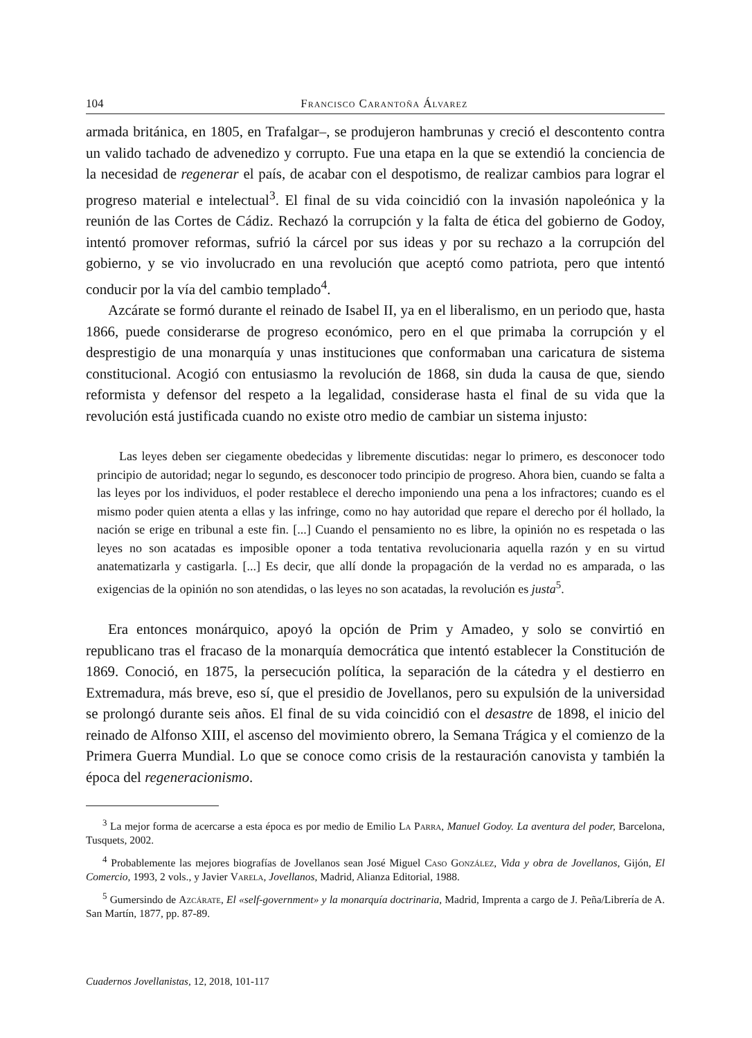104 Francisco Carantoña Álvarez
armada británica, en 1805, en Trafalgar–, se produjeron hambrunas y creció el descontento contra un valido tachado de advenedizo y corrupto. Fue una etapa en la que se extendió la conciencia de la necesidad de regenerar el país, de acabar con el despotismo, de realizar cambios para lograr el progreso material e intelectual<sup>3</sup>. El final de su vida coincidió con la invasión napoleónica y la reunión de las Cortes de Cádiz. Rechazó la corrupción y la falta de ética del gobierno de Godoy, intentó promover reformas, sufrió la cárcel por sus ideas y por su rechazo a la corrupción del gobierno, y se vio involucrado en una revolución que aceptó como patriota, pero que intentó conducir por la vía del cambio templado<sup>4</sup>.
Azcárate se formó durante el reinado de Isabel II, ya en el liberalismo, en un periodo que, hasta 1866, puede considerarse de progreso económico, pero en el que primaba la corrupción y el desprestigio de una monarquía y unas instituciones que conformaban una caricatura de sistema constitucional. Acogió con entusiasmo la revolución de 1868, sin duda la causa de que, siendo reformista y defensor del respeto a la legalidad, considerase hasta el final de su vida que la revolución está justificada cuando no existe otro medio de cambiar un sistema injusto:
Las leyes deben ser ciegamente obedecidas y libremente discutidas: negar lo primero, es desconocer todo principio de autoridad; negar lo segundo, es desconocer todo principio de progreso. Ahora bien, cuando se falta a las leyes por los individuos, el poder restablece el derecho imponiendo una pena a los infractores; cuando es el mismo poder quien atenta a ellas y las infringe, como no hay autoridad que repare el derecho por él hollado, la nación se erige en tribunal a este fin. [...] Cuando el pensamiento no es libre, la opinión no es respetada o las leyes no son acatadas es imposible oponer a toda tentativa revolucionaria aquella razón y en su virtud anatematizarla y castigarla. [...] Es decir, que allí donde la propagación de la verdad no es amparada, o las exigencias de la opinión no son atendidas, o las leyes no son acatadas, la revolución es justa<sup>5</sup>.
Era entonces monárquico, apoyó la opción de Prim y Amadeo, y solo se convirtió en republicano tras el fracaso de la monarquía democrática que intentó establecer la Constitución de 1869. Conoció, en 1875, la persecución política, la separación de la cátedra y el destierro en Extremadura, más breve, eso sí, que el presidio de Jovellanos, pero su expulsión de la universidad se prolongó durante seis años. El final de su vida coincidió con el desastre de 1898, el inicio del reinado de Alfonso XIII, el ascenso del movimiento obrero, la Semana Trágica y el comienzo de la Primera Guerra Mundial. Lo que se conoce como crisis de la restauración canovista y también la época del regeneracionismo.
<sup>3</sup> La mejor forma de acercarse a esta época es por medio de Emilio La Parra, Manuel Godoy. La aventura del poder, Barcelona, Tusquets, 2002.
<sup>4</sup> Probablemente las mejores biografías de Jovellanos sean José Miguel Caso González, Vida y obra de Jovellanos, Gijón, El Comercio, 1993, 2 vols., y Javier Varela, Jovellanos, Madrid, Alianza Editorial, 1988.
<sup>5</sup> Gumersindo de Azcárate, El «self-government» y la monarquía doctrinaria, Madrid, Imprenta a cargo de J. Peña/Librería de A. San Martín, 1877, pp. 87-89.
Cuadernos Jovellanistas, 12, 2018, 101-117